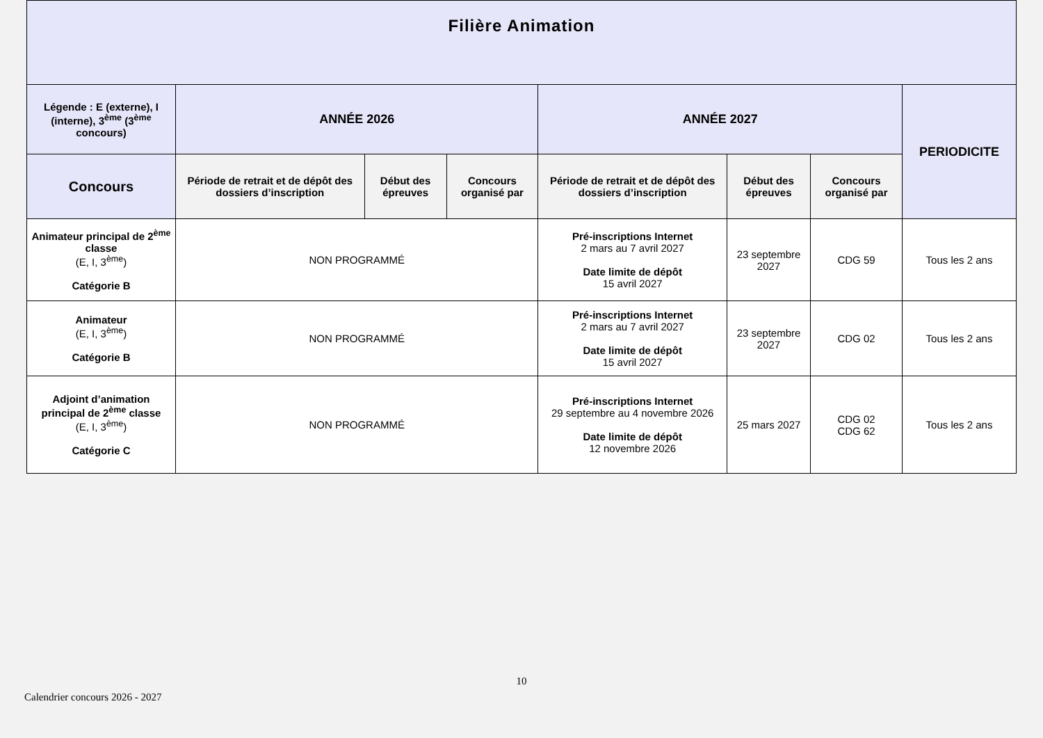| Filière Animation | | | | | | | |
| --- | --- | --- | --- | --- | --- | --- | --- |
| Légende : E (externe), I (interne), 3<sup>ème</sup> (3<sup>ème</sup> concours) | ANNÉE 2026 | | | ANNÉE 2027 | | | PERIODICITE |
| Concours | Période de retrait et de dépôt des dossiers d’inscription | Début des épreuves | Concours organisé par | Période de retrait et de dépôt des dossiers d’inscription | Début des épreuves | Concours organisé par | |
| Animateur principal de 2<sup>ème</sup> classe (E, I, 3<sup>ème</sup>) Catégorie B | NON PROGRAMMÉ | | | Pré-inscriptions Internet 2 mars au 7 avril 2027 Date limite de dépôt 15 avril 2027 | 23 septembre 2027 | CDG 59 | Tous les 2 ans |
| Animateur (E, I, 3<sup>ème</sup>) Catégorie B | NON PROGRAMMÉ | | | Pré-inscriptions Internet 2 mars au 7 avril 2027 Date limite de dépôt 15 avril 2027 | 23 septembre 2027 | CDG 02 | Tous les 2 ans |
| Adjoint d’animation principal de 2<sup>ème</sup> classe (E, I, 3<sup>ème</sup>) Catégorie C | NON PROGRAMMÉ | | | Pré-inscriptions Internet 29 septembre au 4 novembre 2026 Date limite de dépôt 12 novembre 2026 | 25 mars 2027 | CDG 02 CDG 62 | Tous les 2 ans |
10
Calendrier concours 2026 - 2027